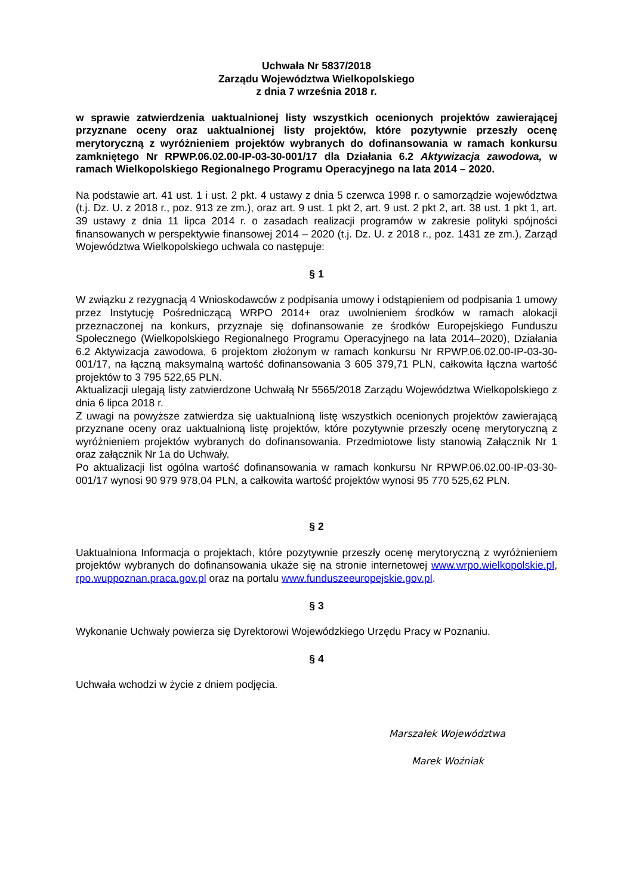Uchwała Nr 5837/2018
Zarządu Województwa Wielkopolskiego
z dnia 7 września 2018 r.
w sprawie zatwierdzenia uaktualnionej listy wszystkich ocenionych projektów zawierającej przyznane oceny oraz uaktualnionej listy projektów, które pozytywnie przeszły ocenę merytoryczną z wyróżnieniem projektów wybranych do dofinansowania w ramach konkursu zamkniętego Nr RPWP.06.02.00-IP-03-30-001/17 dla Działania 6.2 Aktywizacja zawodowa, w ramach Wielkopolskiego Regionalnego Programu Operacyjnego na lata 2014 – 2020.
Na podstawie art. 41 ust. 1 i ust. 2 pkt. 4 ustawy z dnia 5 czerwca 1998 r. o samorządzie województwa (t.j. Dz. U. z 2018 r., poz. 913 ze zm.), oraz art. 9 ust. 1 pkt 2, art. 9 ust. 2 pkt 2, art. 38 ust. 1 pkt 1, art. 39 ustawy z dnia 11 lipca 2014 r. o zasadach realizacji programów w zakresie polityki spójności finansowanych w perspektywie finansowej 2014 – 2020 (t.j. Dz. U. z 2018 r., poz. 1431 ze zm.), Zarząd Województwa Wielkopolskiego uchwala co następuje:
§ 1
W związku z rezygnacją 4 Wnioskodawców z podpisania umowy i odstąpieniem od podpisania 1 umowy przez Instytucję Pośredniczącą WRPO 2014+ oraz uwolnieniem środków w ramach alokacji przeznaczonej na konkurs, przyznaje się dofinansowanie ze środków Europejskiego Funduszu Społecznego (Wielkopolskiego Regionalnego Programu Operacyjnego na lata 2014–2020), Działania 6.2 Aktywizacja zawodowa, 6 projektom złożonym w ramach konkursu Nr RPWP.06.02.00-IP-03-30-001/17, na łączną maksymalną wartość dofinansowania 3 605 379,71 PLN, całkowita łączna wartość projektów to 3 795 522,65 PLN.
Aktualizacji ulegają listy zatwierdzone Uchwałą Nr 5565/2018 Zarządu Województwa Wielkopolskiego z dnia 6 lipca 2018 r.
Z uwagi na powyższe zatwierdza się uaktualnioną listę wszystkich ocenionych projektów zawierającą przyznane oceny oraz uaktualnioną listę projektów, które pozytywnie przeszły ocenę merytoryczną z wyróżnieniem projektów wybranych do dofinansowania. Przedmiotowe listy stanowią Załącznik Nr 1 oraz załącznik Nr 1a do Uchwały.
Po aktualizacji list ogólna wartość dofinansowania w ramach konkursu Nr RPWP.06.02.00-IP-03-30-001/17 wynosi 90 979 978,04 PLN, a całkowita wartość projektów wynosi 95 770 525,62 PLN.
§ 2
Uaktualniona Informacja o projektach, które pozytywnie przeszły ocenę merytoryczną z wyróżnieniem projektów wybranych do dofinansowania ukaże się na stronie internetowej www.wrpo.wielkopolskie.pl, rpo.wuppoznan.praca.gov.pl oraz na portalu www.funduszeeuropejskie.gov.pl.
§ 3
Wykonanie Uchwały powierza się Dyrektorowi Wojewódzkiego Urzędu Pracy w Poznaniu.
§ 4
Uchwała wchodzi w życie z dniem podjęcia.
Marszałek Województwa
Marek Woźniak